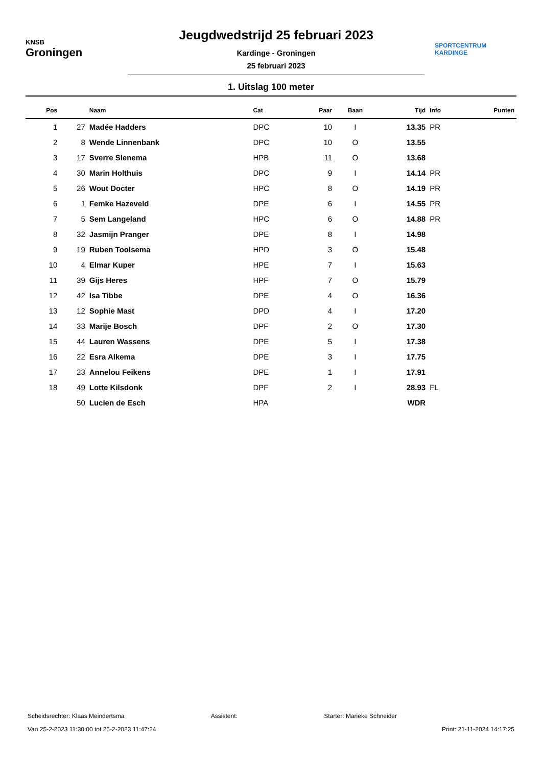KNSB
Groningen
Jeugdwedstrijd 25 februari 2023
Kardinge - Groningen
25 februari 2023
SPORTCENTRUM
KARDINGE
1. Uitslag 100 meter
| Pos | | Naam | Cat | Paar | Baan | Tijd | Info | Punten |
| --- | --- | --- | --- | --- | --- | --- | --- | --- |
| 1 | 27 | Madée Hadders | DPC | 10 | I | 13.35 | PR | |
| 2 | 8 | Wende Linnenbank | DPC | 10 | O | 13.55 | | |
| 3 | 17 | Sverre Slenema | HPB | 11 | O | 13.68 | | |
| 4 | 30 | Marin Holthuis | DPC | 9 | I | 14.14 | PR | |
| 5 | 26 | Wout Docter | HPC | 8 | O | 14.19 | PR | |
| 6 | 1 | Femke Hazeveld | DPE | 6 | I | 14.55 | PR | |
| 7 | 5 | Sem Langeland | HPC | 6 | O | 14.88 | PR | |
| 8 | 32 | Jasmijn Pranger | DPE | 8 | I | 14.98 | | |
| 9 | 19 | Ruben Toolsema | HPD | 3 | O | 15.48 | | |
| 10 | 4 | Elmar Kuper | HPE | 7 | I | 15.63 | | |
| 11 | 39 | Gijs Heres | HPF | 7 | O | 15.79 | | |
| 12 | 42 | Isa Tibbe | DPE | 4 | O | 16.36 | | |
| 13 | 12 | Sophie Mast | DPD | 4 | I | 17.20 | | |
| 14 | 33 | Marije Bosch | DPF | 2 | O | 17.30 | | |
| 15 | 44 | Lauren Wassens | DPE | 5 | I | 17.38 | | |
| 16 | 22 | Esra Alkema | DPE | 3 | I | 17.75 | | |
| 17 | 23 | Annelou Feikens | DPE | 1 | I | 17.91 | | |
| 18 | 49 | Lotte Kilsdonk | DPF | 2 | I | 28.93 | FL | |
| | 50 | Lucien de Esch | HPA | | | WDR | | |
Scheidsrechter: Klaas Meindertsma Assistent: Starter: Marieke Schneider
Van 25-2-2023 11:30:00 tot 25-2-2023 11:47:24 Print: 21-11-2024 14:17:25